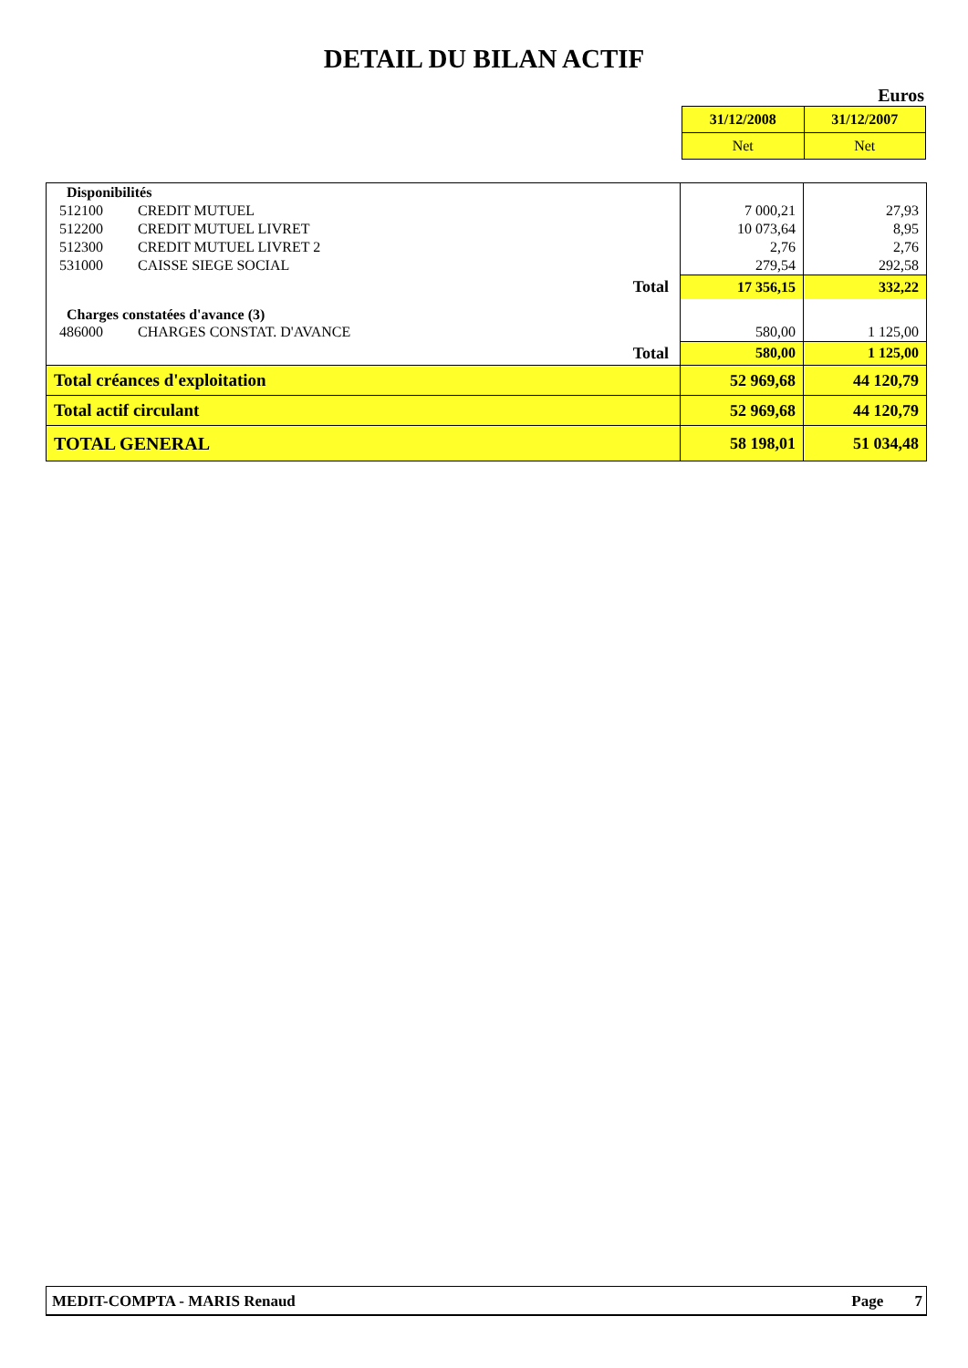DETAIL DU BILAN ACTIF
Euros
| 31/12/2008 | 31/12/2007 |
| Net | Net |
| Disponibilités | | | | |
| 512100 | CREDIT MUTUEL | | 7 000,21 | 27,93 |
| 512200 | CREDIT MUTUEL LIVRET | | 10 073,64 | 8,95 |
| 512300 | CREDIT MUTUEL LIVRET 2 | | 2,76 | 2,76 |
| 531000 | CAISSE SIEGE SOCIAL | | 279,54 | 292,58 |
| Total | | | 17 356,15 | 332,22 |
| Charges constatées d'avance (3) | | | | |
| 486000 | CHARGES CONSTAT. D'AVANCE | | 580,00 | 1 125,00 |
| Total | | | 580,00 | 1 125,00 |
| Total créances d'exploitation | | | 52 969,68 | 44 120,79 |
| Total actif circulant | | | 52 969,68 | 44 120,79 |
| TOTAL GENERAL | | | 58 198,01 | 51 034,48 |
MEDIT-COMPTA - MARIS Renaud Page 7